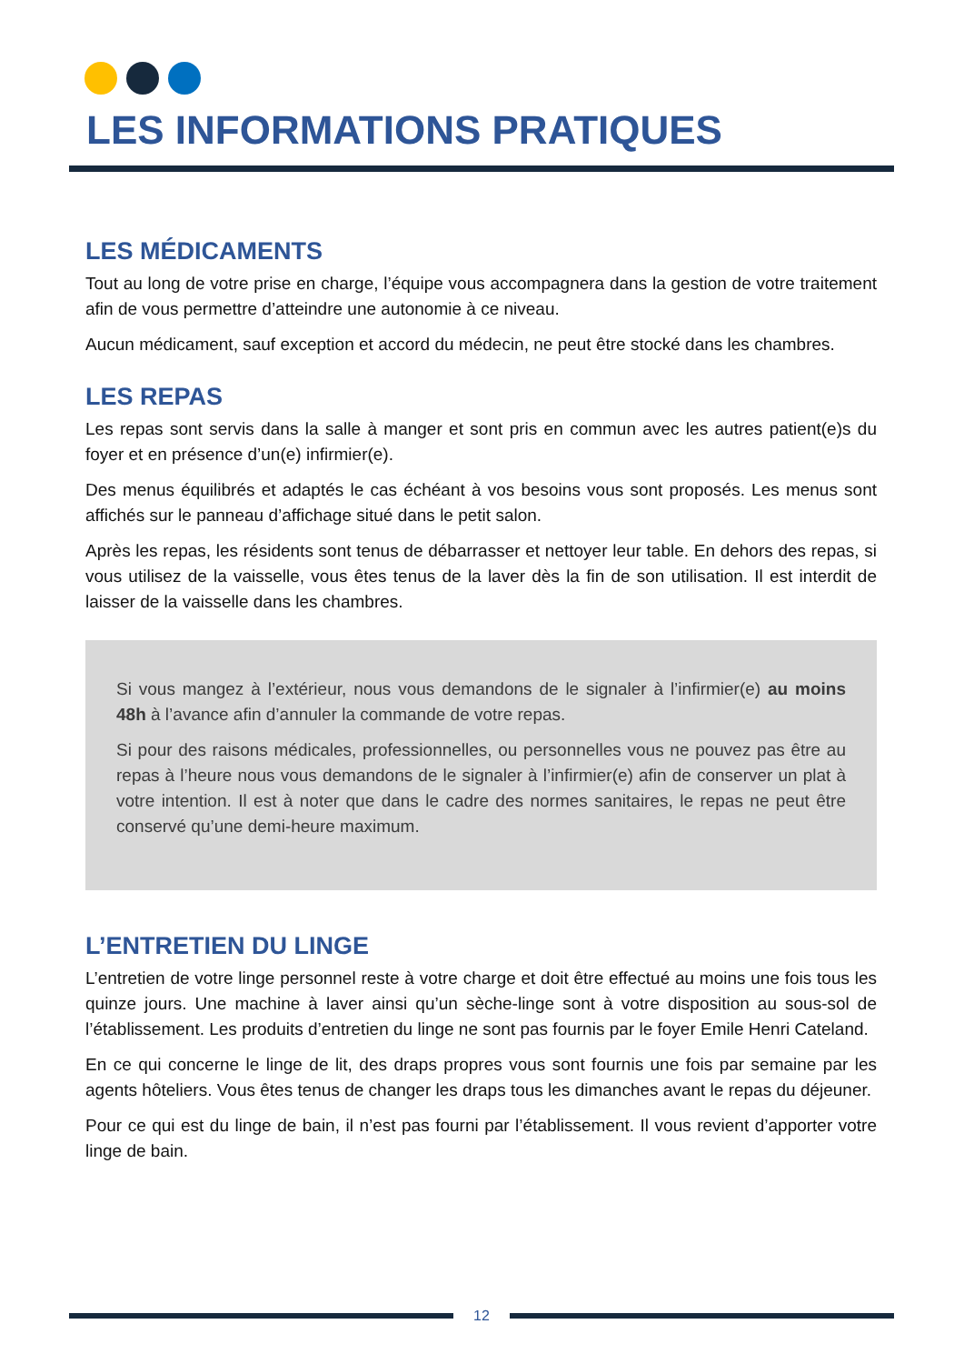LES INFORMATIONS PRATIQUES
LES MÉDICAMENTS
Tout au long de votre prise en charge, l’équipe vous accompagnera dans la gestion de votre traitement afin de vous permettre d’atteindre une autonomie à ce niveau.
Aucun médicament, sauf exception et accord du médecin, ne peut être stocké dans les chambres.
LES REPAS
Les repas sont servis dans la salle à manger et sont pris en commun avec les autres patient(e)s du foyer et en présence d’un(e) infirmier(e).
Des menus équilibrés et adaptés le cas échéant à vos besoins vous sont proposés. Les menus sont affichés sur le panneau d’affichage situé dans le petit salon.
Après les repas, les résidents sont tenus de débarrasser et nettoyer leur table. En dehors des repas, si vous utilisez de la vaisselle, vous êtes tenus de la laver dès la fin de son utilisation. Il est interdit de laisser de la vaisselle dans les chambres.
Si vous mangez à l’extérieur, nous vous demandons de le signaler à l’infirmier(e) au moins 48h à l’avance afin d’annuler la commande de votre repas.
Si pour des raisons médicales, professionnelles, ou personnelles vous ne pouvez pas être au repas à l’heure nous vous demandons de le signaler à l’infirmier(e) afin de conserver un plat à votre intention. Il est à noter que dans le cadre des normes sanitaires, le repas ne peut être conservé qu’une demi-heure maximum.
L’ENTRETIEN DU LINGE
L’entretien de votre linge personnel reste à votre charge et doit être effectué au moins une fois tous les quinze jours. Une machine à laver ainsi qu’un sèche-linge sont à votre disposition au sous-sol de l’établissement. Les produits d’entretien du linge ne sont pas fournis par le foyer Emile Henri Cateland.
En ce qui concerne le linge de lit, des draps propres vous sont fournis une fois par semaine par les agents hôteliers. Vous êtes tenus de changer les draps tous les dimanches avant le repas du déjeuner.
Pour ce qui est du linge de bain, il n’est pas fourni par l’établissement. Il vous revient d’apporter votre linge de bain.
12